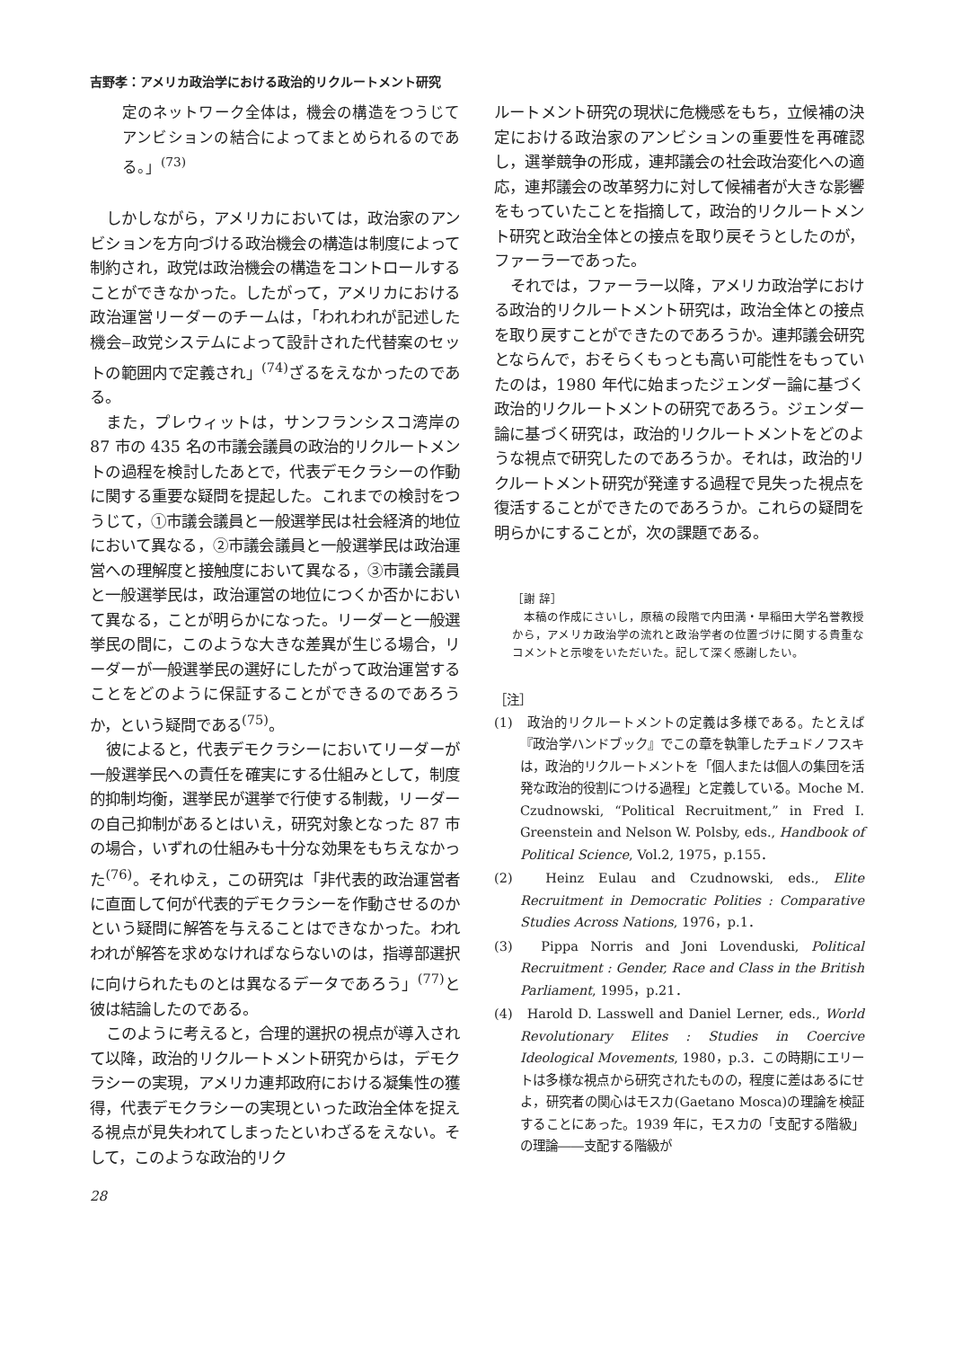吉野孝：アメリカ政治学における政治的リクルートメント研究
定のネットワーク全体は，機会の構造をつうじてアンビションの結合によってまとめられるのである。」<sup>(73)</sup>
しかしながら，アメリカにおいては，政治家のアンビションを方向づける政治機会の構造は制度によって制約され，政党は政治機会の構造をコントロールすることができなかった。したがって，アメリカにおける政治運営リーダーのチームは，「われわれが記述した機会‒政党システムによって設計された代替案のセットの範囲内で定義され」<sup>(74)</sup>ざるをえなかったのである。
また，プレウィットは，サンフランシスコ湾岸の 87 市の 435 名の市議会議員の政治的リクルートメントの過程を検討したあとで，代表デモクラシーの作動に関する重要な疑問を提起した。これまでの検討をつうじて，①市議会議員と一般選挙民は社会経済的地位において異なる，②市議会議員と一般選挙民は政治運営への理解度と接触度において異なる，③市議会議員と一般選挙民は，政治運営の地位につくか否かにおいて異なる，ことが明らかになった。リーダーと一般選挙民の間に，このような大きな差異が生じる場合，リーダーが一般選挙民の選好にしたがって政治運営することをどのように保証することができるのであろうか，という疑問である<sup>(75)</sup>。
彼によると，代表デモクラシーにおいてリーダーが一般選挙民への責任を確実にする仕組みとして，制度的抑制均衡，選挙民が選挙で行使する制裁，リーダーの自己抑制があるとはいえ，研究対象となった 87 市の場合，いずれの仕組みも十分な効果をもちえなかった<sup>(76)</sup>。それゆえ，この研究は「非代表的政治運営者に直面して何が代表的デモクラシーを作動させるのかという疑問に解答を与えることはできなかった。われわれが解答を求めなければならないのは，指導部選択に向けられたものとは異なるデータであろう」<sup>(77)</sup>と彼は結論したのである。
このように考えると，合理的選択の視点が導入されて以降，政治的リクルートメント研究からは，デモクラシーの実現，アメリカ連邦政府における凝集性の獲得，代表デモクラシーの実現といった政治全体を捉える視点が見失われてしまったといわざるをえない。そして，このような政治的リク
ルートメント研究の現状に危機感をもち，立候補の決定における政治家のアンビションの重要性を再確認し，選挙競争の形成，連邦議会の社会政治変化への適応，連邦議会の改革努力に対して候補者が大きな影響をもっていたことを指摘して，政治的リクルートメント研究と政治全体との接点を取り戻そうとしたのが，ファーラーであった。
それでは，ファーラー以降，アメリカ政治学における政治的リクルートメント研究は，政治全体との接点を取り戻すことができたのであろうか。連邦議会研究とならんで，おそらくもっとも高い可能性をもっていたのは，1980 年代に始まったジェンダー論に基づく政治的リクルートメントの研究であろう。ジェンダー論に基づく研究は，政治的リクルートメントをどのような視点で研究したのであろうか。それは，政治的リクルートメント研究が発達する過程で見失った視点を復活することができたのであろうか。これらの疑問を明らかにすることが，次の課題である。
［謝 辞］
本稿の作成にさいし，原稿の段階で内田満・早稲田大学名誉教授から，アメリカ政治学の流れと政治学者の位置づけに関する貴重なコメントと示唆をいただいた。記して深く感謝したい。
［注］
(1)　政治的リクルートメントの定義は多様である。たとえば『政治学ハンドブック』でこの章を執筆したチュドノフスキは，政治的リクルートメントを「個人または個人の集団を活発な政治的役割につける過程」と定義している。Moche M. Czudnowski, “Political Recruitment,” in Fred I. Greenstein and Nelson W. Polsby, eds., Handbook of Political Science, Vol.2, 1975，p.155．
(2)　Heinz Eulau and Czudnowski, eds., Elite Recruitment in Democratic Polities : Comparative Studies Across Nations, 1976，p.1．
(3)　Pippa Norris and Joni Lovenduski, Political Recruitment : Gender, Race and Class in the British Parliament, 1995，p.21．
(4)　Harold D. Lasswell and Daniel Lerner, eds., World Revolutionary Elites : Studies in Coercive Ideological Movements, 1980，p.3．この時期にエリートは多様な視点から研究されたものの，程度に差はあるにせよ，研究者の関心はモスカ(Gaetano Mosca)の理論を検証することにあった。1939 年に，モスカの「支配する階級」の理論――支配する階級が
28